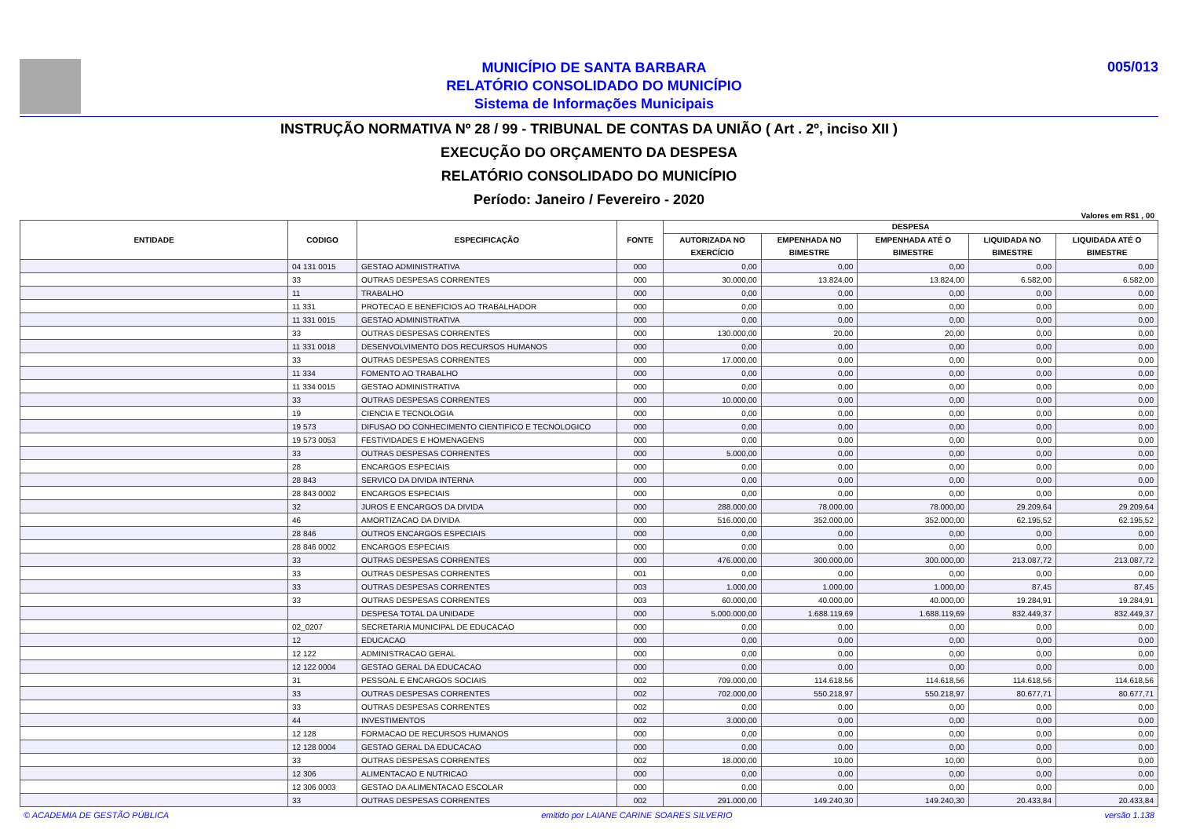MUNICÍPIO DE SANTA BARBARA
RELATÓRIO CONSOLIDADO DO MUNICÍPIO
Sistema de Informações Municipais
005/013
INSTRUÇÃO NORMATIVA Nº 28 / 99 - TRIBUNAL DE CONTAS DA UNIÃO ( Art . 2º, inciso XII )
EXECUÇÃO DO ORÇAMENTO DA DESPESA
RELATÓRIO CONSOLIDADO DO MUNICÍPIO
Período: Janeiro / Fevereiro - 2020
Valores em R$1 , 00
| ENTIDADE | CODIGO | ESPECIFICAÇÃO | FONTE | DESPESA | | | | |
| --- | --- | --- | --- | --- | --- | --- | --- | --- |
| | | | | AUTORIZADA NO EXERCÍCIO | EMPENHADA NO BIMESTRE | EMPENHADA ATÉ O BIMESTRE | LIQUIDADA NO BIMESTRE | LIQUIDADA ATÉ O BIMESTRE |
| | 04 131 0015 | GESTAO ADMINISTRATIVA | 000 | 0,00 | 0,00 | 0,00 | 0,00 | 0,00 |
| | 33 | OUTRAS DESPESAS CORRENTES | 000 | 30.000,00 | 13.824,00 | 13.824,00 | 6.582,00 | 6.582,00 |
| | 11 | TRABALHO | 000 | 0,00 | 0,00 | 0,00 | 0,00 | 0,00 |
| | 11 331 | PROTECAO E BENEFICIOS AO TRABALHADOR | 000 | 0,00 | 0,00 | 0,00 | 0,00 | 0,00 |
| | 11 331 0015 | GESTAO ADMINISTRATIVA | 000 | 0,00 | 0,00 | 0,00 | 0,00 | 0,00 |
| | 33 | OUTRAS DESPESAS CORRENTES | 000 | 130.000,00 | 20,00 | 20,00 | 0,00 | 0,00 |
| | 11 331 0018 | DESENVOLVIMENTO DOS RECURSOS HUMANOS | 000 | 0,00 | 0,00 | 0,00 | 0,00 | 0,00 |
| | 33 | OUTRAS DESPESAS CORRENTES | 000 | 17.000,00 | 0,00 | 0,00 | 0,00 | 0,00 |
| | 11 334 | FOMENTO AO TRABALHO | 000 | 0,00 | 0,00 | 0,00 | 0,00 | 0,00 |
| | 11 334 0015 | GESTAO ADMINISTRATIVA | 000 | 0,00 | 0,00 | 0,00 | 0,00 | 0,00 |
| | 33 | OUTRAS DESPESAS CORRENTES | 000 | 10.000,00 | 0,00 | 0,00 | 0,00 | 0,00 |
| | 19 | CIENCIA E TECNOLOGIA | 000 | 0,00 | 0,00 | 0,00 | 0,00 | 0,00 |
| | 19 573 | DIFUSAO DO CONHECIMENTO CIENTIFICO E TECNOLOGICO | 000 | 0,00 | 0,00 | 0,00 | 0,00 | 0,00 |
| | 19 573 0053 | FESTIVIDADES E HOMENAGENS | 000 | 0,00 | 0,00 | 0,00 | 0,00 | 0,00 |
| | 33 | OUTRAS DESPESAS CORRENTES | 000 | 5.000,00 | 0,00 | 0,00 | 0,00 | 0,00 |
| | 28 | ENCARGOS ESPECIAIS | 000 | 0,00 | 0,00 | 0,00 | 0,00 | 0,00 |
| | 28 843 | SERVICO DA DIVIDA INTERNA | 000 | 0,00 | 0,00 | 0,00 | 0,00 | 0,00 |
| | 28 843 0002 | ENCARGOS ESPECIAIS | 000 | 0,00 | 0,00 | 0,00 | 0,00 | 0,00 |
| | 32 | JUROS E ENCARGOS DA DIVIDA | 000 | 288.000,00 | 78.000,00 | 78.000,00 | 29.209,64 | 29.209,64 |
| | 46 | AMORTIZACAO DA DIVIDA | 000 | 516.000,00 | 352.000,00 | 352.000,00 | 62.195,52 | 62.195,52 |
| | 28 846 | OUTROS ENCARGOS ESPECIAIS | 000 | 0,00 | 0,00 | 0,00 | 0,00 | 0,00 |
| | 28 846 0002 | ENCARGOS ESPECIAIS | 000 | 0,00 | 0,00 | 0,00 | 0,00 | 0,00 |
| | 33 | OUTRAS DESPESAS CORRENTES | 000 | 476.000,00 | 300.000,00 | 300.000,00 | 213.087,72 | 213.087,72 |
| | 33 | OUTRAS DESPESAS CORRENTES | 001 | 0,00 | 0,00 | 0,00 | 0,00 | 0,00 |
| | 33 | OUTRAS DESPESAS CORRENTES | 003 | 1.000,00 | 1.000,00 | 1.000,00 | 87,45 | 87,45 |
| | 33 | OUTRAS DESPESAS CORRENTES | 003 | 60.000,00 | 40.000,00 | 40.000,00 | 19.284,91 | 19.284,91 |
| | | DESPESA TOTAL DA UNIDADE | 000 | 5.000.000,00 | 1.688.119,69 | 1.688.119,69 | 832.449,37 | 832.449,37 |
| | 02_0207 | SECRETARIA MUNICIPAL DE EDUCACAO | 000 | 0,00 | 0,00 | 0,00 | 0,00 | 0,00 |
| | 12 | EDUCACAO | 000 | 0,00 | 0,00 | 0,00 | 0,00 | 0,00 |
| | 12 122 | ADMINISTRACAO GERAL | 000 | 0,00 | 0,00 | 0,00 | 0,00 | 0,00 |
| | 12 122 0004 | GESTAO GERAL DA EDUCACAO | 000 | 0,00 | 0,00 | 0,00 | 0,00 | 0,00 |
| | 31 | PESSOAL E ENCARGOS SOCIAIS | 002 | 709.000,00 | 114.618,56 | 114.618,56 | 114.618,56 | 114.618,56 |
| | 33 | OUTRAS DESPESAS CORRENTES | 002 | 702.000,00 | 550.218,97 | 550.218,97 | 80.677,71 | 80.677,71 |
| | 33 | OUTRAS DESPESAS CORRENTES | 002 | 0,00 | 0,00 | 0,00 | 0,00 | 0,00 |
| | 44 | INVESTIMENTOS | 002 | 3.000,00 | 0,00 | 0,00 | 0,00 | 0,00 |
| | 12 128 | FORMACAO DE RECURSOS HUMANOS | 000 | 0,00 | 0,00 | 0,00 | 0,00 | 0,00 |
| | 12 128 0004 | GESTAO GERAL DA EDUCACAO | 000 | 0,00 | 0,00 | 0,00 | 0,00 | 0,00 |
| | 33 | OUTRAS DESPESAS CORRENTES | 002 | 18.000,00 | 10,00 | 10,00 | 0,00 | 0,00 |
| | 12 306 | ALIMENTACAO E NUTRICAO | 000 | 0,00 | 0,00 | 0,00 | 0,00 | 0,00 |
| | 12 306 0003 | GESTAO DA ALIMENTACAO ESCOLAR | 000 | 0,00 | 0,00 | 0,00 | 0,00 | 0,00 |
| | 33 | OUTRAS DESPESAS CORRENTES | 002 | 291.000,00 | 149.240,30 | 149.240,30 | 20.433,84 | 20.433,84 |
© ACADEMIA DE GESTÃO PÚBLICA emitido por LAIANE CARINE SOARES SILVERIO versão 1.138